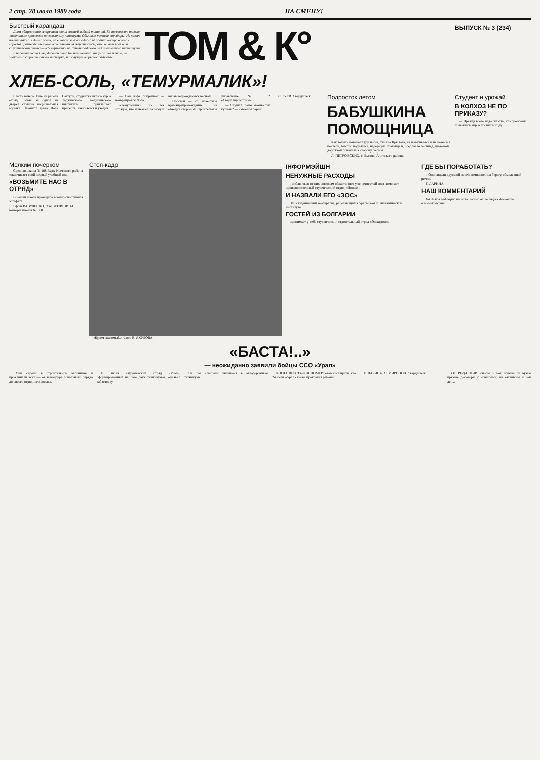2 стр. 28 июля 1989 года НА СМЕНУ!
Быстрый карандаш
Днем общежитие встречает своих гостей зыбкой тишиной. Ее тревожит только «шлепанье» кроссовок по замытому линолеуму. Обычные темные коридоры. Из хозяев почти никого. Где-то здесь, на втором этаже одного из зданий «общажного» городка производственного объединения «Свердлпромстрой» живет заезжий студенческий отряд — «Темурмалик» из Ленинабадского педагогического института.
Для большинства свердловчан было бы непривычно: ни флага на мачте, ни знакомого строительного мастерка, ни зовущей отрядной эмблемы...
ТОМ & К°
ВЫПУСК № 3 (234)
ХЛЕБ-СОЛЬ, «ТЕМУРМАЛИК»!
Шесть вечера. Еще на работе отряд. Только за одной из дверей слышна национальная музыка... Комната врача. Лола Саттури, студентка пятого курса Таджикского медицинского института, приглашает присесть, извиняется и уходит.
— Вам кофе покрепче? — возвращается Лола.
«Темурмалик» из тех отрядов, что исчезают на зиму и вновь возрождаются весной.
Простой — это известное времяпрепровождение не обходит стороной строительное управление № 2 «Свердлпромстроя».
— Слушай, разве можно так кушать? — смеются парни.
С. ЗУЕВ. Свердловск.
Подросток летом
БАБУШКИНА ПОМОЩНИЦА
Как только зазвенел будильник, Оксана Крылова, не потягиваясь и не нежась в постели, быстро поднялась, надернула платьице и, оседлав велосипед, знакомой дорожкой покатила в сторону фермы.
Л. ПЕТРОВСКИХ. с. Быково Ачитского района.
Студент и урожай
В КОЛХОЗ НЕ ПО ПРИКАЗУ?
— Прежде всего надо сказать, что проблемы появились еще в прошлом году.
Мелким почерком
Средняя школа № 168 Верх-Исетского района заканчивает свой первый учебный год.
«ВОЗЬМИТЕ НАС В ОТРЯД»
В нашей школе проходила военно-спортивная эстафета.
Эффи ВАВУЛЕНКО, Оля ВЕГЛЯНИНА, юнкоры школы № 168.
Стоп-кадр
«Будем знакомы!..» Фото В. ЯКУБОВА
ІНФОРМЭЙШН
НЕНУЖНЫЕ РАСХОДЫ
...избавиться от них совхозам области (вот уже четвертый год) помогает производственный студенческий отряд «Поиск».
И НАЗВАЛИ ЕГО «ЭОС»
Это студенческий кооператив, работающий в Уральском политехническом институте.
ГОСТЕЙ ИЗ БОЛГАРИИ
принимает у себя студенческий строительный отряд «Электрон».
ГДЕ БЫ ПОРАБОТАТЬ?
...Они сидели дружной своей компанией на берегу обмелевшей речки.
Г. ЛАРИНА.
НАШ КОММЕНТАРИЙ
На днях в редакцию пришло письмо от четырех девчонок-восьмиклассниц.
«БАСТА!..»
— неожиданно заявили бойцы ССО «Урал»
...Они сидели в строительном вагончике и проклинали всех — от командира зонального отряда до своего отрядного вожака.
18 июля студенческий отряд «Урал», сформированный на базе двух техникумов, объявил забастовку.
Не раз слышали учащиеся в автодорожном техникуме.
КОГДА ВЕРСТАЛСЯ НОМЕР: «вам сообщили, что 24 июля «Урал» вновь прекратил работы.
Е. ЛАРИНА. С. МИРОНОВ. Свердловск.
ОТ РЕДАКЦИИ: споры о том, нужны ли вузам прямые договоры с совхозами, не окончены и сей день.